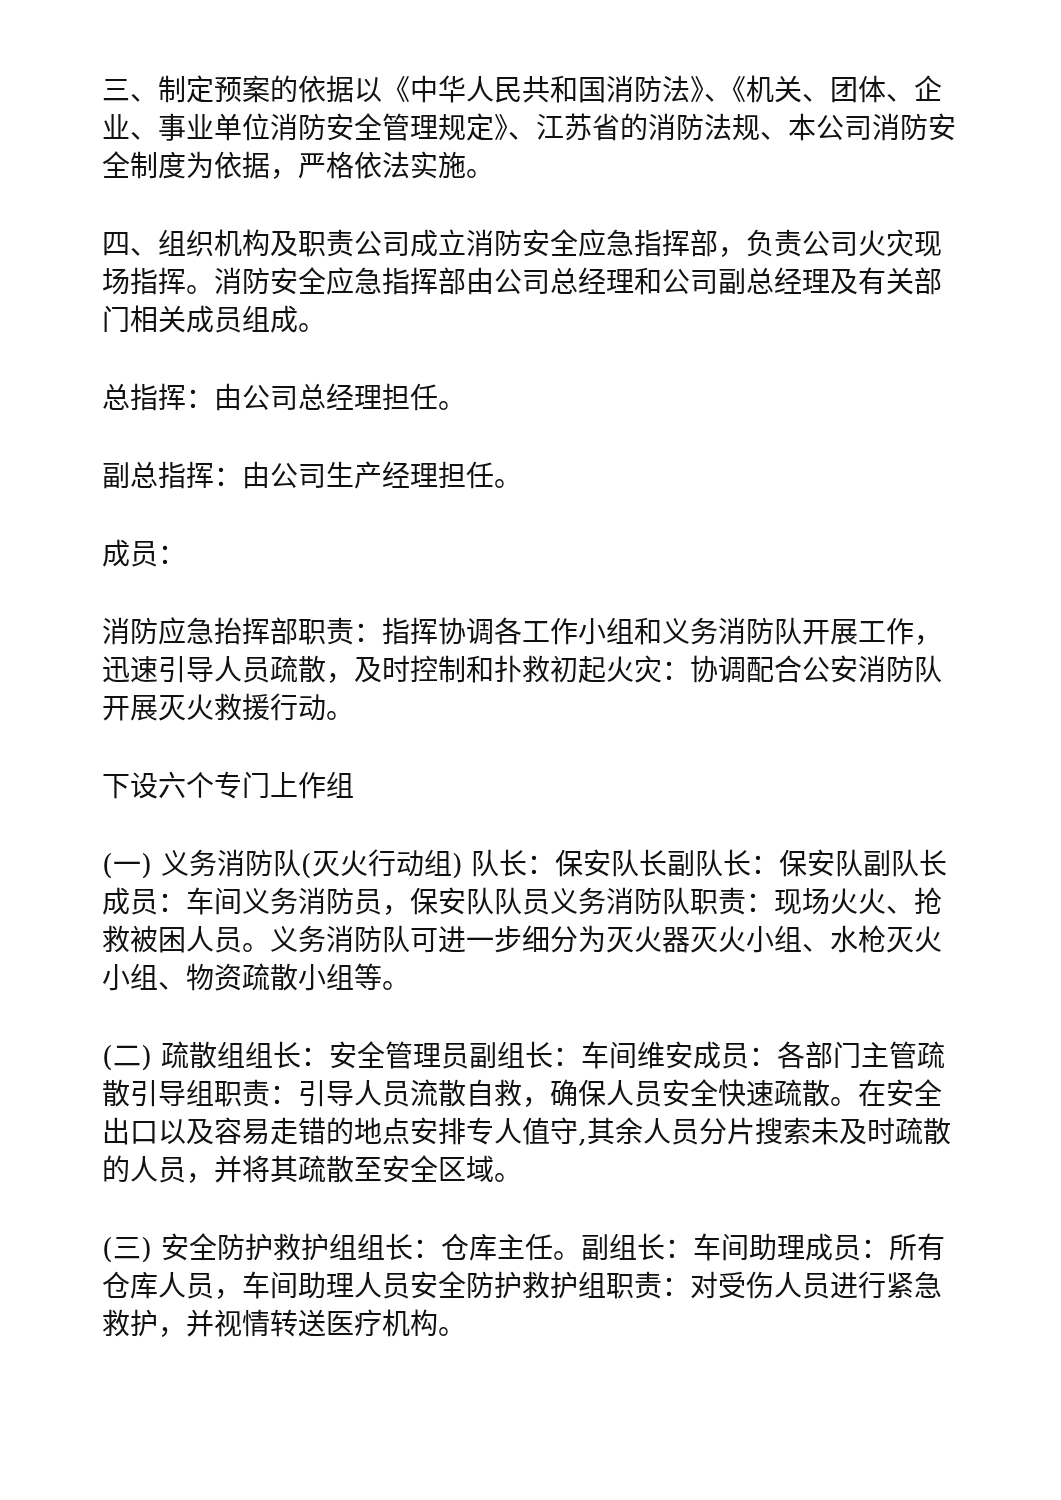三、制定预案的依据以《中华人民共和国消防法》、《机关、团体、企业、事业单位消防安全管理规定》、江苏省的消防法规、本公司消防安全制度为依据，严格依法实施。
四、组织机构及职责公司成立消防安全应急指挥部，负责公司火灾现场指挥。消防安全应急指挥部由公司总经理和公司副总经理及有关部门相关成员组成。
总指挥：由公司总经理担任。
副总指挥：由公司生产经理担任。
成员：
消防应急抬挥部职责：指挥协调各工作小组和义务消防队开展工作，迅速引导人员疏散，及时控制和扑救初起火灾：协调配合公安消防队开展灭火救援行动。
下设六个专门上作组
(一) 义务消防队(灭火行动组) 队长：保安队长副队长：保安队副队长成员：车间义务消防员，保安队队员义务消防队职责：现场火火、抢救被困人员。义务消防队可进一步细分为灭火器灭火小组、水枪灭火小组、物资疏散小组等。
(二) 疏散组组长：安全管理员副组长：车间维安成员：各部门主管疏散引导组职责：引导人员流散自救，确保人员安全快速疏散。在安全出口以及容易走错的地点安排专人值守,其余人员分片搜索未及时疏散的人员，并将其疏散至安全区域。
(三) 安全防护救护组组长：仓库主任。副组长：车间助理成员：所有仓库人员，车间助理人员安全防护救护组职责：对受伤人员进行紧急救护，并视情转送医疗机构。